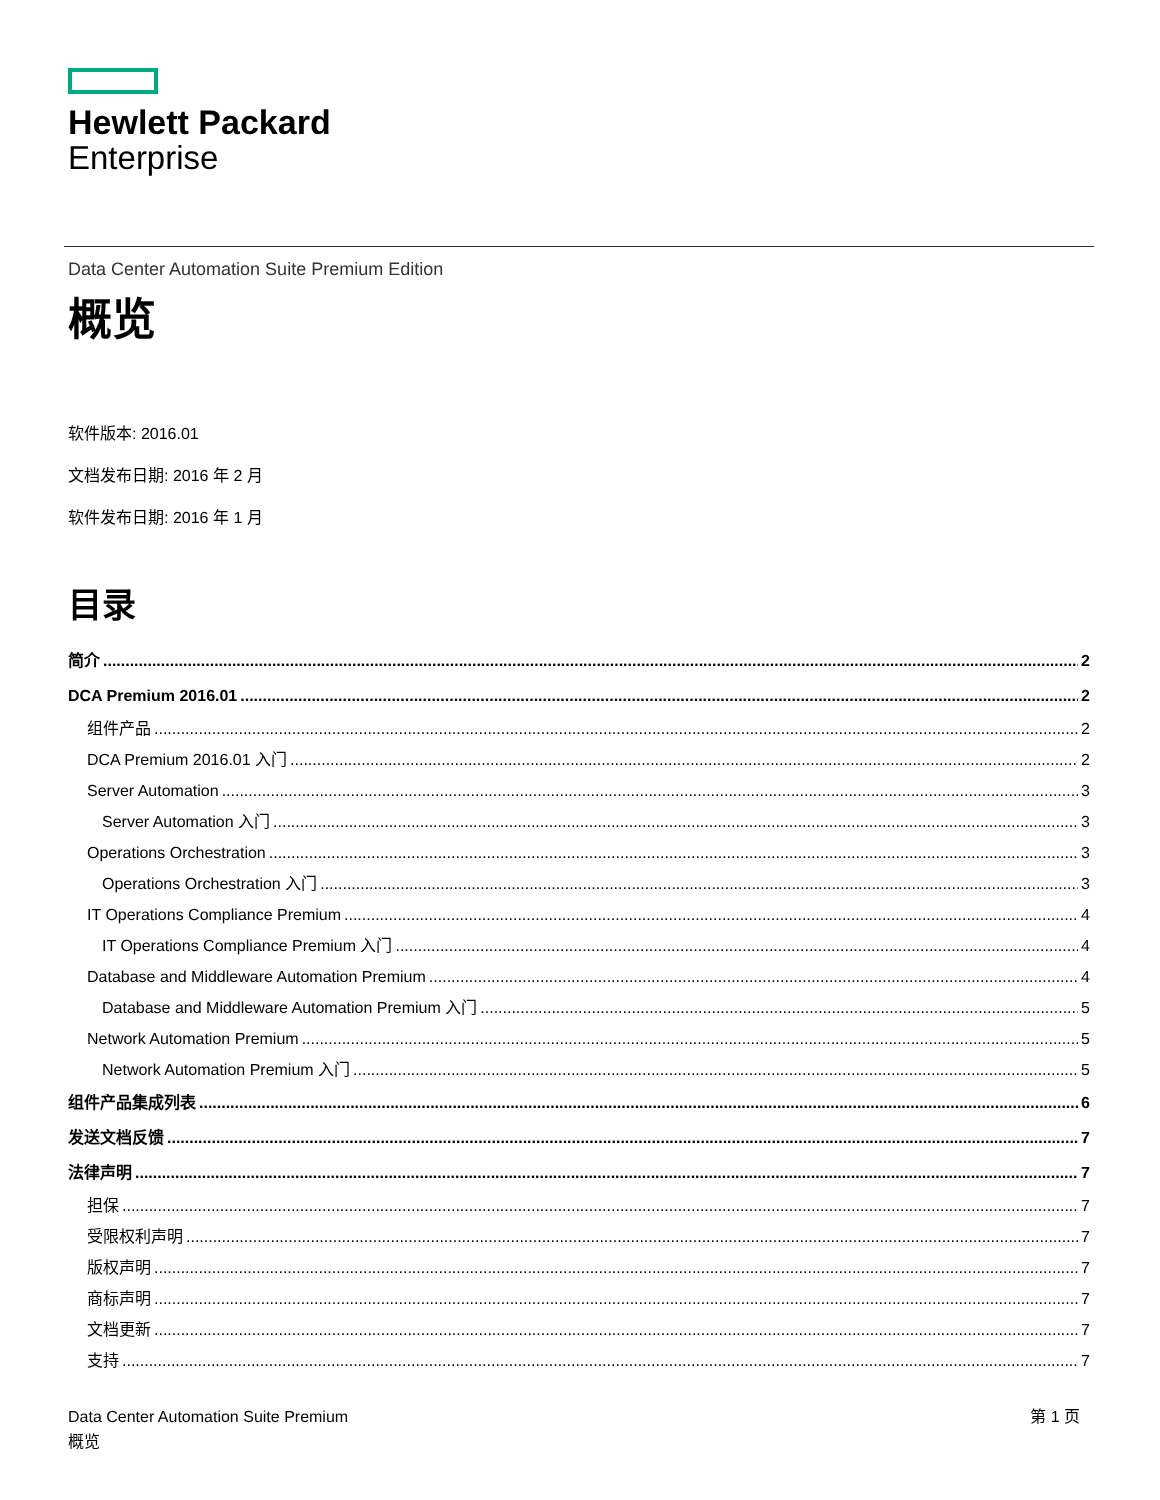Hewlett Packard
Enterprise
Data Center Automation Suite Premium Edition
概览
软件版本: 2016.01
文档发布日期: 2016 年 2 月
软件发布日期: 2016 年 1 月
目录
简介 2
DCA Premium 2016.01 2
组件产品 2
DCA Premium 2016.01 入门 2
Server Automation 3
Server Automation 入门 3
Operations Orchestration 3
Operations Orchestration 入门 3
IT Operations Compliance Premium 4
IT Operations Compliance Premium 入门 4
Database and Middleware Automation Premium 4
Database and Middleware Automation Premium 入门 5
Network Automation Premium 5
Network Automation Premium 入门 5
组件产品集成列表 6
发送文档反馈 7
法律声明 7
担保 7
受限权利声明 7
版权声明 7
商标声明 7
文档更新 7
支持 7
Data Center Automation Suite Premium
概览
第 1 页